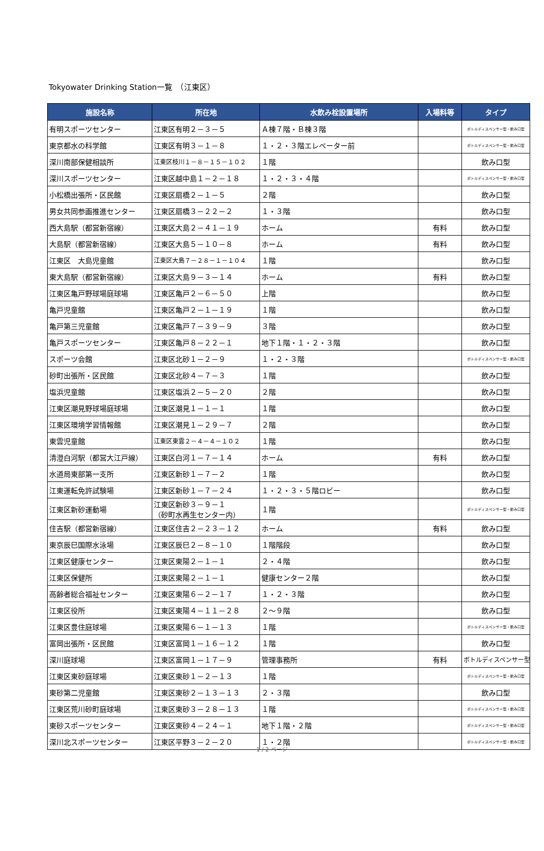Tokyowater Drinking Station一覧　（江東区）
| 施設名称 | 所在地 | 水飲み栓設置場所 | 入場料等 | タイプ |
| --- | --- | --- | --- | --- |
| 有明スポーツセンター | 江東区有明２－３－５ | Ａ棟７階・Ｂ棟３階 | | ボトルディスペンサー型・飲み口型 |
| 東京都水の科学館 | 江東区有明３－１－８ | １・２・３階エレベーター前 | | ボトルディスペンサー型・飲み口型 |
| 深川南部保健相談所 | 江東区枝川１－８－１５－１０２ | １階 | | 飲み口型 |
| 深川スポーツセンター | 江東区越中島１－２－１８ | １・２・３・４階 | | ボトルディスペンサー型・飲み口型 |
| 小松橋出張所・区民館 | 江東区扇橋２－１－５ | ２階 | | 飲み口型 |
| 男女共同参画推進センター | 江東区扇橋３－２２－２ | １・３階 | | 飲み口型 |
| 西大島駅（都営新宿線） | 江東区大島２－４１－１９ | ホーム | 有料 | 飲み口型 |
| 大島駅（都営新宿線） | 江東区大島５－１０－８ | ホーム | 有料 | 飲み口型 |
| 江東区 大島児童館 | 江東区大島７－２８－１－１０４ | １階 | | 飲み口型 |
| 東大島駅（都営新宿線） | 江東区大島９－３－１４ | ホーム | 有料 | 飲み口型 |
| 江東区亀戸野球場庭球場 | 江東区亀戸２－６－５０ | 上階 | | 飲み口型 |
| 亀戸児童館 | 江東区亀戸２－１－１９ | １階 | | 飲み口型 |
| 亀戸第三児童館 | 江東区亀戸７－３９－９ | ３階 | | 飲み口型 |
| 亀戸スポーツセンター | 江東区亀戸８－２２－１ | 地下１階・１・２・３階 | | 飲み口型 |
| スポーツ会館 | 江東区北砂１－２－９ | １・２・３階 | | ボトルディスペンサー型・飲み口型 |
| 砂町出張所・区民館 | 江東区北砂４－７－３ | １階 | | 飲み口型 |
| 塩浜児童館 | 江東区塩浜２－５－２０ | ２階 | | 飲み口型 |
| 江東区潮見野球場庭球場 | 江東区潮見１－１－１ | １階 | | 飲み口型 |
| 江東区環境学習情報館 | 江東区潮見１－２９－７ | ２階 | | 飲み口型 |
| 東雲児童館 | 江東区東雲２－４－４－１０２ | １階 | | 飲み口型 |
| 清澄白河駅（都営大江戸線） | 江東区白河１－７－１４ | ホーム | 有料 | 飲み口型 |
| 水道局東部第一支所 | 江東区新砂１－７－２ | １階 | | 飲み口型 |
| 江東運転免許試験場 | 江東区新砂１－７－２４ | １・２・３・５階ロビー | | 飲み口型 |
| 江東区新砂運動場 | 江東区新砂３－９－１ （砂町水再生センター内） | １階 | | ボトルディスペンサー型・飲み口型 |
| 住吉駅（都営新宿線） | 江東区住吉２－２３－１２ | ホーム | 有料 | 飲み口型 |
| 東京辰巳国際水泳場 | 江東区辰巳２－８－１０ | １階階段 | | 飲み口型 |
| 江東区健康センター | 江東区東陽２－１－１ | ２・４階 | | 飲み口型 |
| 江東区保健所 | 江東区東陽２－１－１ | 健康センター２階 | | 飲み口型 |
| 高齢者総合福祉センター | 江東区東陽６－２－１７ | １・２・３階 | | 飲み口型 |
| 江東区役所 | 江東区東陽４－１１－２８ | ２～９階 | | 飲み口型 |
| 江東区豊住庭球場 | 江東区東陽６－１－１３ | １階 | | ボトルディスペンサー型・飲み口型 |
| 富岡出張所・区民館 | 江東区富岡１－１６－１２ | １階 | | 飲み口型 |
| 深川庭球場 | 江東区富岡１－１７－９ | 管理事務所 | 有料 | ボトルディスペンサー型 |
| 江東区東砂庭球場 | 江東区東砂１－２－１３ | １階 | | ボトルディスペンサー型・飲み口型 |
| 東砂第二児童館 | 江東区東砂２－１３－１３ | ２・３階 | | 飲み口型 |
| 江東区荒川砂町庭球場 | 江東区東砂３－２８－１３ | １階 | | ボトルディスペンサー型・飲み口型 |
| 東砂スポーツセンター | 江東区東砂４－２４－１ | 地下１階・２階 | | ボトルディスペンサー型・飲み口型 |
| 深川北スポーツセンター | 江東区平野３－２－２０ | １・２階 | | ボトルディスペンサー型・飲み口型 |
1 / 2 ページ